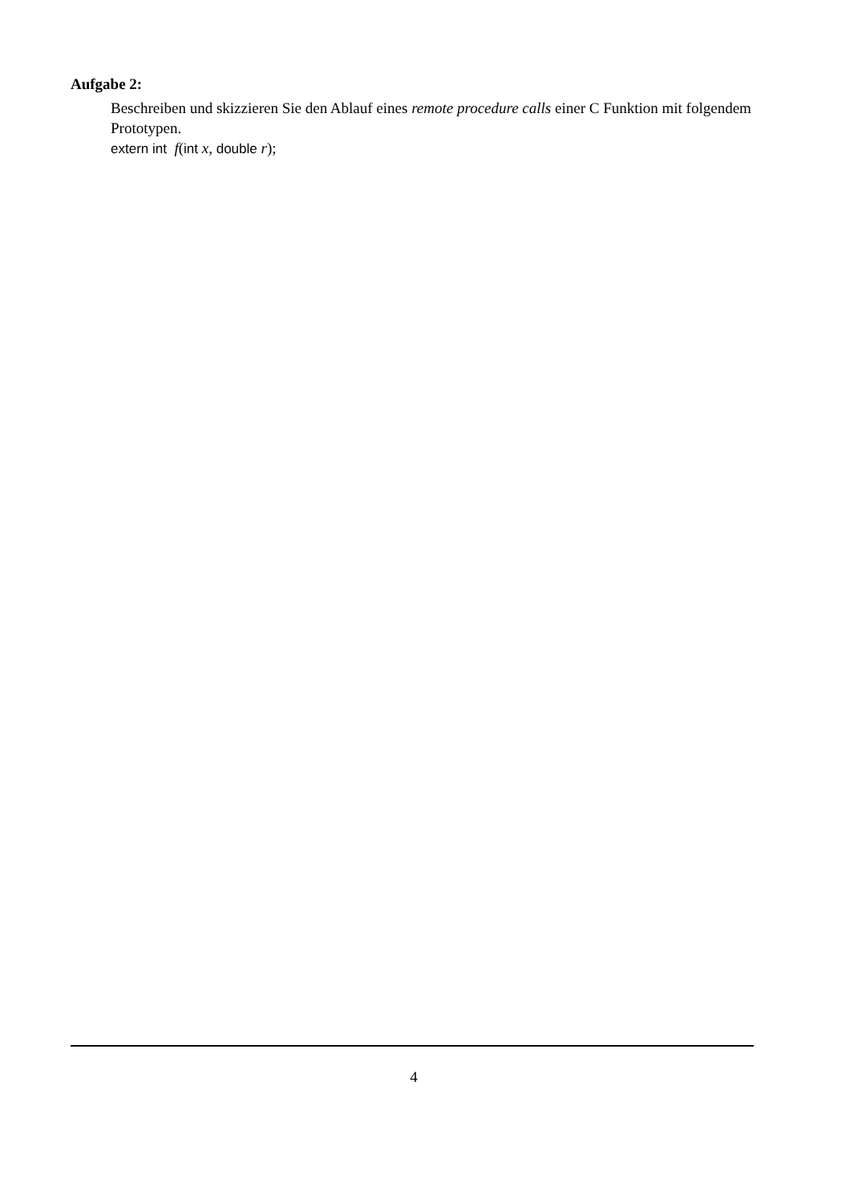Aufgabe 2:
Beschreiben und skizzieren Sie den Ablauf eines remote procedure calls einer C Funktion mit folgendem Prototypen.
extern int f(int x, double r);
4